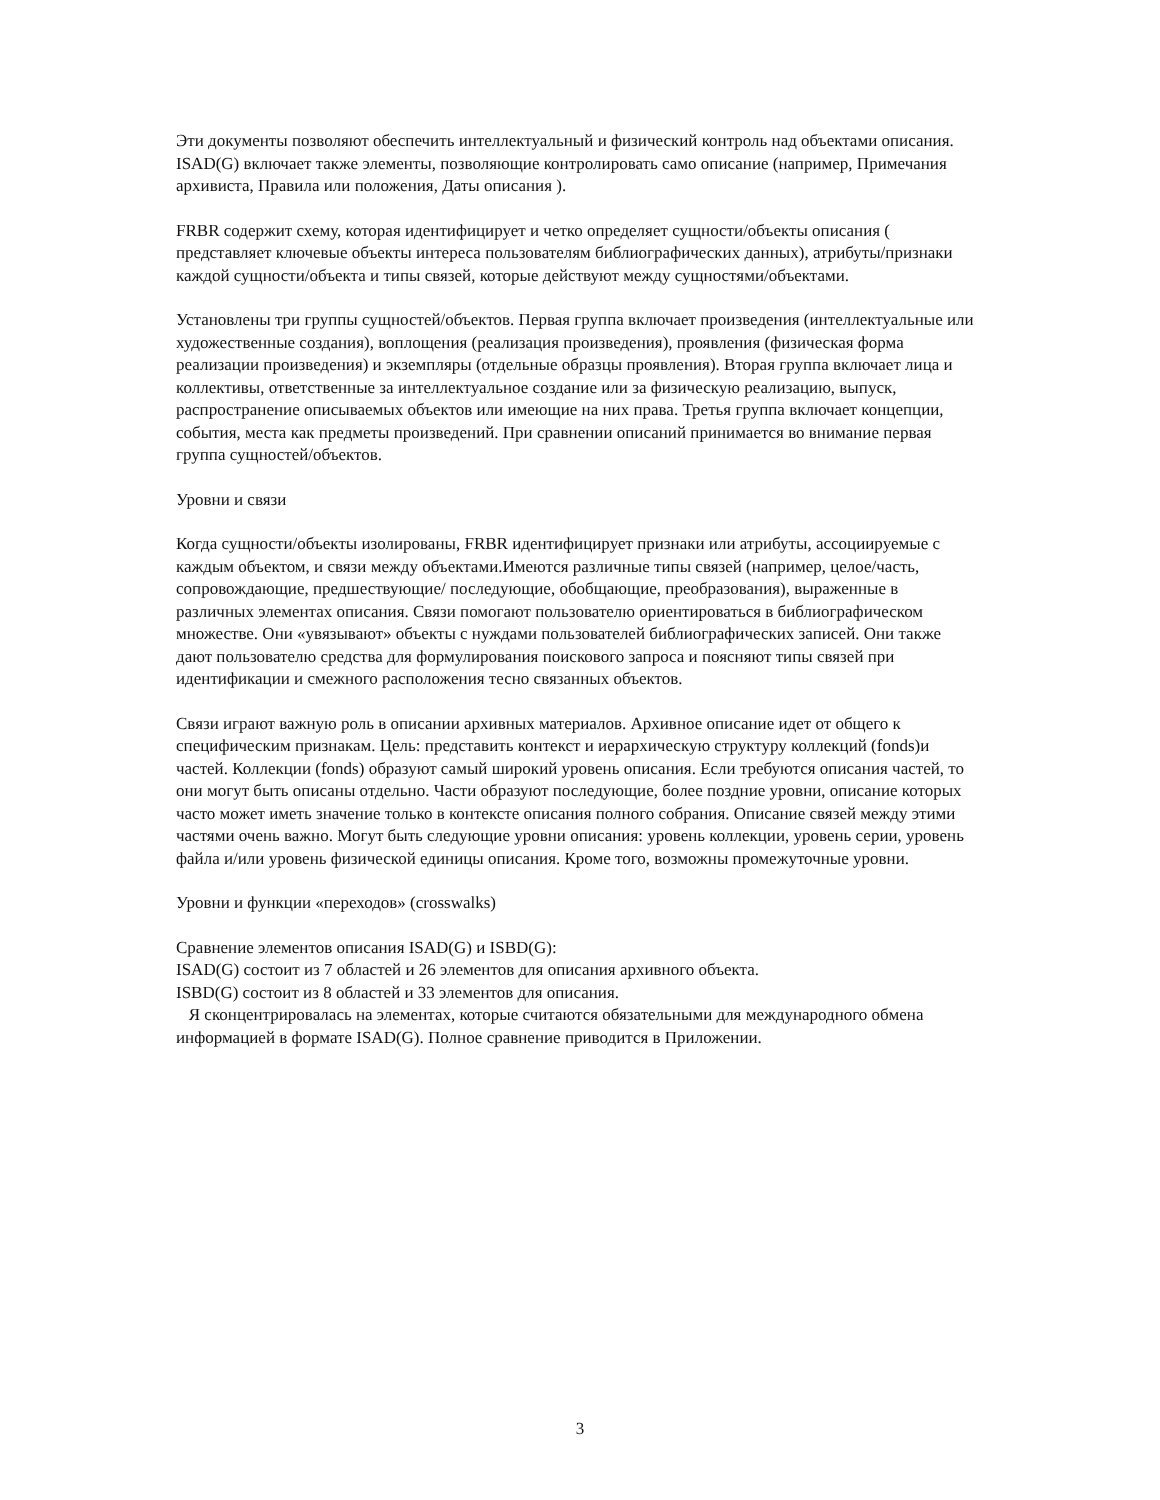Эти документы позволяют обеспечить интеллектуальный и физический контроль над объектами описания. ISAD(G) включает также элементы, позволяющие контролировать само описание (например, Примечания архивиста, Правила или положения, Даты описания ).
FRBR содержит схему, которая идентифицирует и четко определяет сущности/объекты описания ( представляет ключевые объекты интереса пользователям библиографических данных), атрибуты/признаки каждой сущности/объекта и типы связей, которые действуют между сущностями/объектами.
Установлены три группы сущностей/объектов. Первая группа включает произведения (интеллектуальные или художественные создания), воплощения (реализация произведения), проявления (физическая форма реализации произведения) и экземпляры (отдельные образцы проявления). Вторая группа включает лица и коллективы, ответственные за интеллектуальное создание или за физическую реализацию, выпуск, распространение описываемых объектов или имеющие на них права. Третья группа включает концепции, события, места как предметы произведений. При сравнении описаний принимается во внимание первая группа сущностей/объектов.
Уровни и связи
Когда сущности/объекты изолированы, FRBR идентифицирует признаки или атрибуты, ассоциируемые с каждым объектом, и связи между объектами.Имеются различные типы связей (например, целое/часть, сопровождающие, предшествующие/ последующие, обобщающие, преобразования), выраженные в различных элементах описания. Связи помогают пользователю ориентироваться в библиографическом множестве. Они «увязывают» объекты с нуждами пользователей библиографических записей. Они также дают пользователю средства для формулирования поискового запроса и поясняют типы связей при идентификации и смежного расположения тесно связанных объектов.
Связи играют важную роль в описании архивных материалов. Архивное описание идет от общего к специфическим признакам. Цель: представить контекст и иерархическую структуру коллекций (fonds)и частей. Коллекции (fonds) образуют самый широкий уровень описания. Если требуются описания частей, то они могут быть описаны отдельно. Части образуют последующие, более поздние уровни, описание которых часто может иметь значение только в контексте описания полного собрания. Описание связей между этими частями очень важно. Могут быть следующие уровни описания: уровень коллекции, уровень серии, уровень файла и/или уровень физической единицы описания. Кроме того, возможны промежуточные уровни.
Уровни и функции «переходов» (crosswalks)
Сравнение элементов описания ISAD(G) и ISBD(G):
ISAD(G) состоит из 7 областей и 26 элементов для описания архивного объекта.
ISBD(G) состоит из 8 областей и 33 элементов для описания.
Я сконцентрировалась на элементах, которые считаются обязательными для международного обмена информацией в формате ISAD(G). Полное сравнение приводится в Приложении.
3